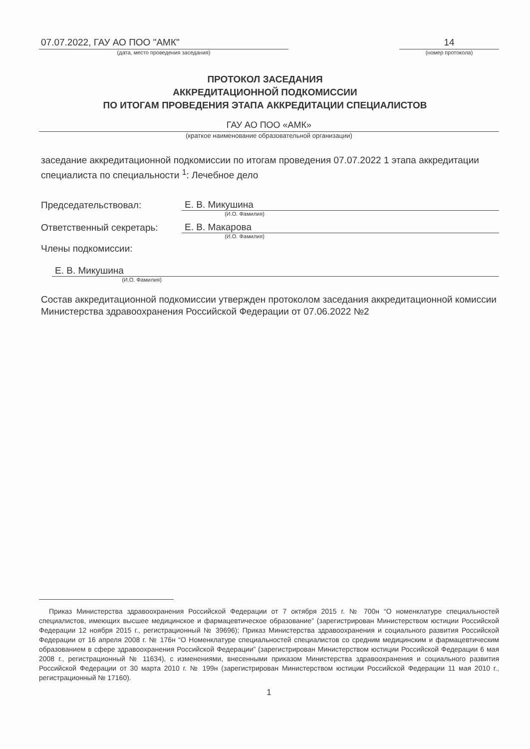07.07.2022, ГАУ АО ПОО "АМК"
(дата, место проведения заседания)
14
(номер протокола)
ПРОТОКОЛ ЗАСЕДАНИЯ
АККРЕДИТАЦИОННОЙ ПОДКОМИССИИ
ПО ИТОГАМ ПРОВЕДЕНИЯ ЭТАПА АККРЕДИТАЦИИ СПЕЦИАЛИСТОВ
ГАУ АО ПОО «АМК»
(краткое наименование образовательной организации)
заседание аккредитационной подкомиссии по итогам проведения 07.07.2022 1 этапа аккредитации специалиста по специальности <sup>1</sup>: Лечебное дело
Председательствовал:
Е. В. Микушина
(И.О. Фамилия)
Ответственный секретарь:
Е. В. Макарова
(И.О. Фамилия)
Члены подкомиссии:
Е. В. Микушина
(И.О. Фамилия)
Состав аккредитационной подкомиссии утвержден протоколом заседания аккредитационной комиссии Министерства здравоохранения Российской Федерации от 07.06.2022 №2
Приказ Министерства здравоохранения Российской Федерации от 7 октября 2015 г. № 700н “О номенклатуре специальностей специалистов, имеющих высшее медицинское и фармацевтическое образование” (зарегистрирован Министерством юстиции Российской Федерации 12 ноября 2015 г., регистрационный № 39696); Приказ Министерства здравоохранения и социального развития Российской Федерации от 16 апреля 2008 г. № 176н “О Номенклатуре специальностей специалистов со средним медицинским и фармацевтическим образованием в сфере здравоохранения Российской Федерации” (зарегистрирован Министерством юстиции Российской Федерации 6 мая 2008 г., регистрационный № 11634), с изменениями, внесенными приказом Министерства здравоохранения и социального развития Российской Федерации от 30 марта 2010 г. № 199н (зарегистрирован Министерством юстиции Российской Федерации 11 мая 2010 г., регистрационный № 17160).
1